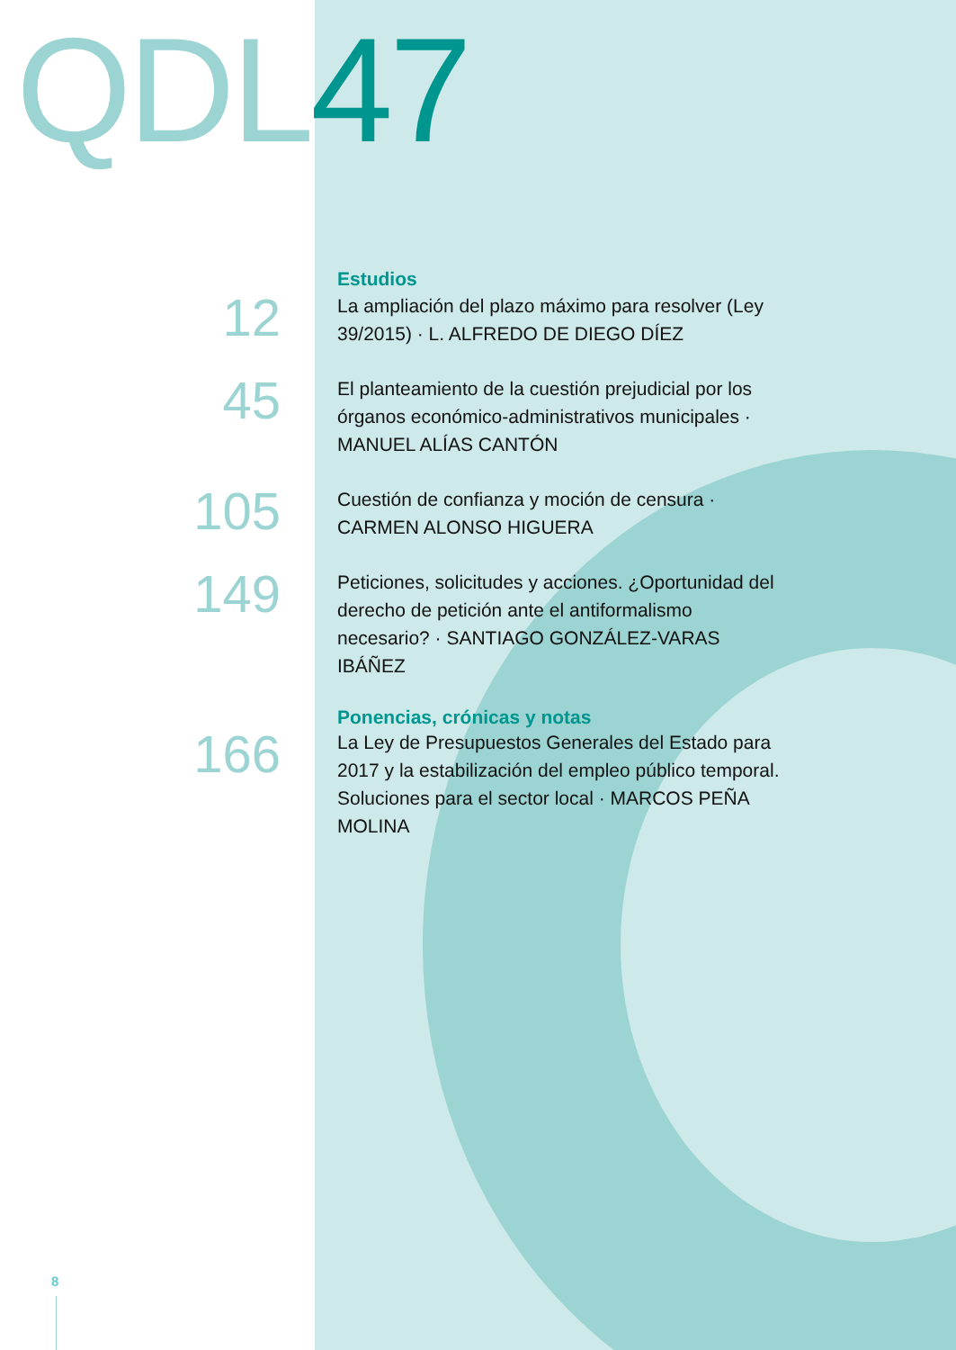QDL 47
Estudios
12
La ampliación del plazo máximo para resolver (Ley 39/2015) · L. ALFREDO DE DIEGO DÍEZ
45
El planteamiento de la cuestión prejudicial por los órganos económico-administrativos municipales · MANUEL ALÍAS CANTÓN
105
Cuestión de confianza y moción de censura · CARMEN ALONSO HIGUERA
149
Peticiones, solicitudes y acciones. ¿Oportunidad del derecho de petición ante el antiformalismo necesario? · SANTIAGO GONZÁLEZ-VARAS IBÁÑEZ
Ponencias, crónicas y notas
166
La Ley de Presupuestos Generales del Estado para 2017 y la estabilización del empleo público temporal. Soluciones para el sector local · MARCOS PEÑA MOLINA
8